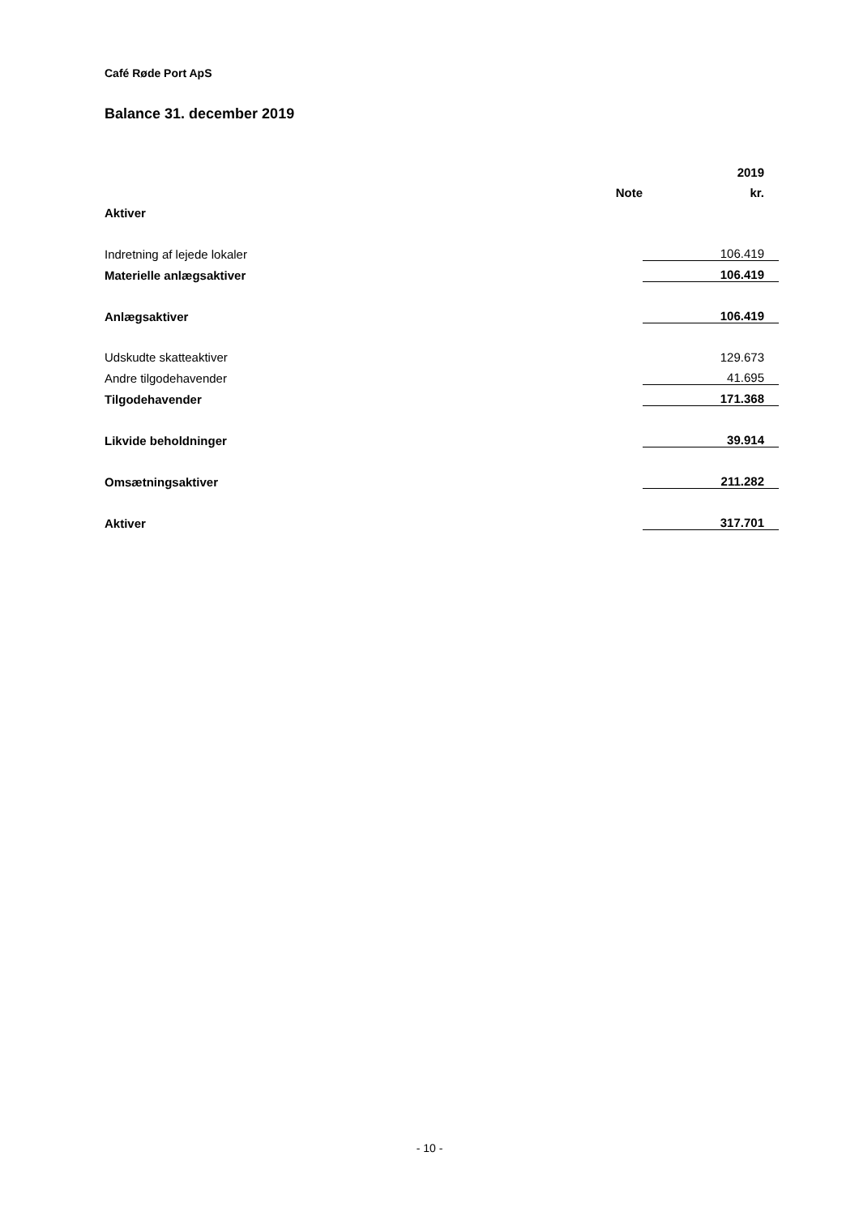Café Røde Port ApS
Balance 31. december 2019
| | | 2019 |
| --- | --- | --- |
| | Note | kr. |
| Aktiver | | |
| Indretning af lejede lokaler | | 106.419 |
| Materielle anlægsaktiver | | 106.419 |
| Anlægsaktiver | | 106.419 |
| Udskudte skatteaktiver | | 129.673 |
| Andre tilgodehavender | | 41.695 |
| Tilgodehavender | | 171.368 |
| Likvide beholdninger | | 39.914 |
| Omsætningsaktiver | | 211.282 |
| Aktiver | | 317.701 |
- 10 -